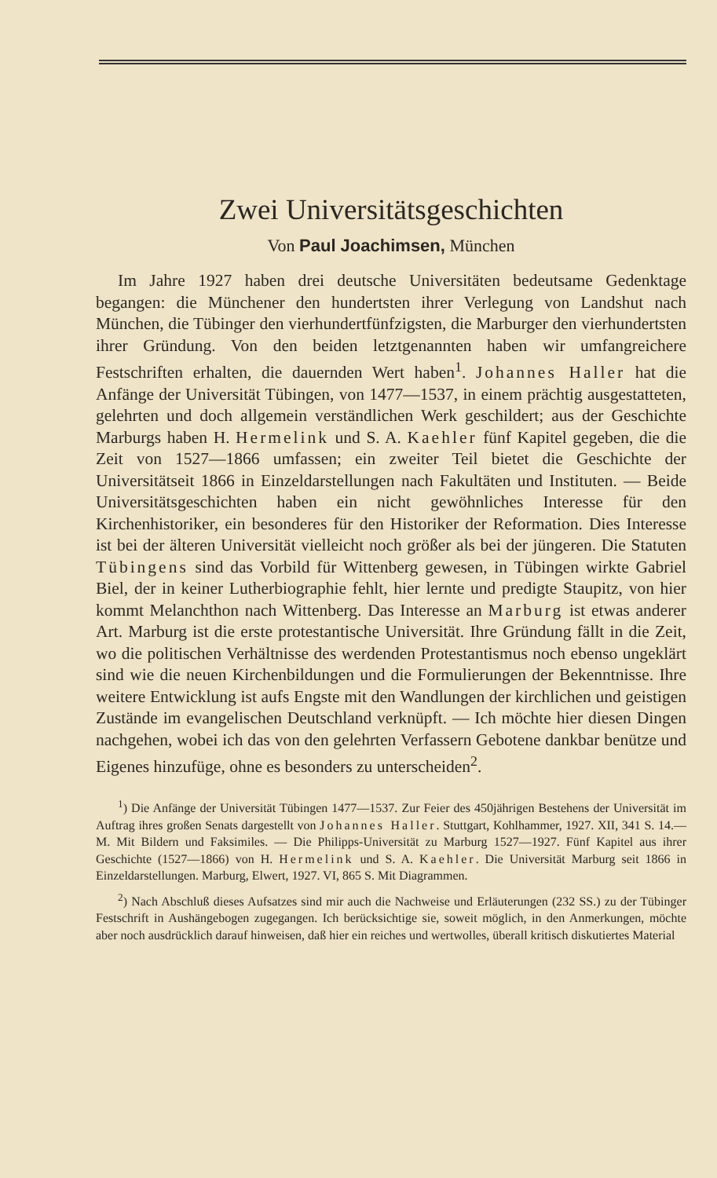Zwei Universitätsgeschichten
Von Paul Joachimsen, München
Im Jahre 1927 haben drei deutsche Universitäten bedeutsame Gedenktage begangen: die Münchener den hundertsten ihrer Verlegung von Landshut nach München, die Tübinger den vierhundertfünfzigsten, die Marburger den vierhundertsten ihrer Gründung. Von den beiden letztgenannten haben wir umfangreichere Festschriften erhalten, die dauernden Wert haben<sup>1</sup>. Johannes Haller hat die Anfänge der Universität Tübingen, von 1477—1537, in einem prächtig ausgestatteten, gelehrten und doch allgemein verständlichen Werk geschildert; aus der Geschichte Marburgs haben H. Hermelink und S. A. Kaehler fünf Kapitel gegeben, die die Zeit von 1527—1866 umfassen; ein zweiter Teil bietet die Geschichte der Universitätseit 1866 in Einzeldarstellungen nach Fakultäten und Instituten. — Beide Universitätsgeschichten haben ein nicht gewöhnliches Interesse für den Kirchenhistoriker, ein besonderes für den Historiker der Reformation. Dies Interesse ist bei der älteren Universität vielleicht noch größer als bei der jüngeren. Die Statuten Tübingens sind das Vorbild für Wittenberg gewesen, in Tübingen wirkte Gabriel Biel, der in keiner Lutherbiographie fehlt, hier lernte und predigte Staupitz, von hier kommt Melanchthon nach Wittenberg. Das Interesse an Marburg ist etwas anderer Art. Marburg ist die erste protestantische Universität. Ihre Gründung fällt in die Zeit, wo die politischen Verhältnisse des werdenden Protestantismus noch ebenso ungeklärt sind wie die neuen Kirchenbildungen und die Formulierungen der Bekenntnisse. Ihre weitere Entwicklung ist aufs Engste mit den Wandlungen der kirchlichen und geistigen Zustände im evangelischen Deutschland verknüpft. — Ich möchte hier diesen Dingen nachgehen, wobei ich das von den gelehrten Verfassern Gebotene dankbar benütze und Eigenes hinzufüge, ohne es besonders zu unterscheiden<sup>2</sup>.
<sup>1</sup>) Die Anfänge der Universität Tübingen 1477—1537. Zur Feier des 450jährigen Bestehens der Universität im Auftrag ihres großen Senats dargestellt von Johannes Haller. Stuttgart, Kohlhammer, 1927. XII, 341 S. 14.— M. Mit Bildern und Faksimiles. — Die Philipps-Universität zu Marburg 1527—1927. Fünf Kapitel aus ihrer Geschichte (1527—1866) von H. Hermelink und S. A. Kaehler. Die Universität Marburg seit 1866 in Einzeldarstellungen. Marburg, Elwert, 1927. VI, 865 S. Mit Diagrammen.
<sup>2</sup>) Nach Abschluß dieses Aufsatzes sind mir auch die Nachweise und Erläuterungen (232 SS.) zu der Tübinger Festschrift in Aushängebogen zugegangen. Ich berücksichtige sie, soweit möglich, in den Anmerkungen, möchte aber noch ausdrücklich darauf hinweisen, daß hier ein reiches und wertwolles, überall kritisch diskutiertes Material